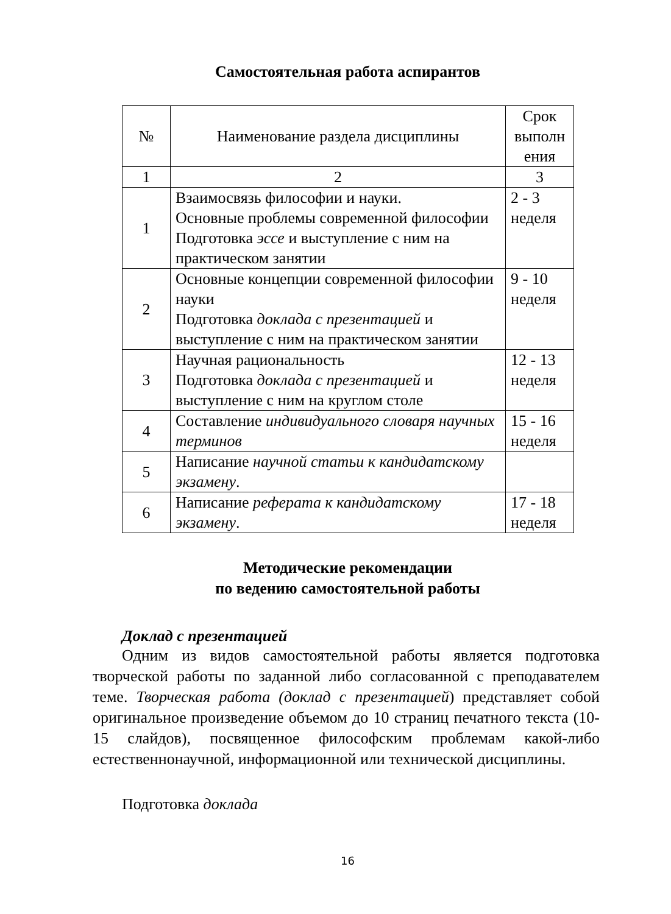Самостоятельная работа аспирантов
| № | Наименование раздела дисциплины | Срок выполн ения |
| --- | --- | --- |
| 1 | 2 | 3 |
| 1 | Взаимосвязь философии и науки. Основные проблемы современной философии Подготовка эссе и выступление с ним на практическом занятии | 2 - 3 неделя |
| 2 | Основные концепции современной философии науки Подготовка доклада с презентацией и выступление с ним на практическом занятии | 9 - 10 неделя |
| 3 | Научная рациональность Подготовка доклада с презентацией и выступление с ним на круглом столе | 12 - 13 неделя |
| 4 | Составление индивидуального словаря научных терминов | 15 - 16 неделя |
| 5 | Написание научной статьи к кандидатскому экзамену . | |
| 6 | Написание реферата к кандидатскому экзамену . | 17 - 18 неделя |
Методические рекомендации
по ведению самостоятельной работы
Доклад с презентацией
Одним из видов самостоятельной работы является подготовка творческой работы по заданной либо согласованной с преподавателем теме. Творческая работа (доклад с презентацией) представляет собой оригинальное произведение объемом до 10 страниц печатного текста (10-15 слайдов), посвященное философским проблемам какой-либо естественнонаучной, информационной или технической дисциплины.
Подготовка доклада
16